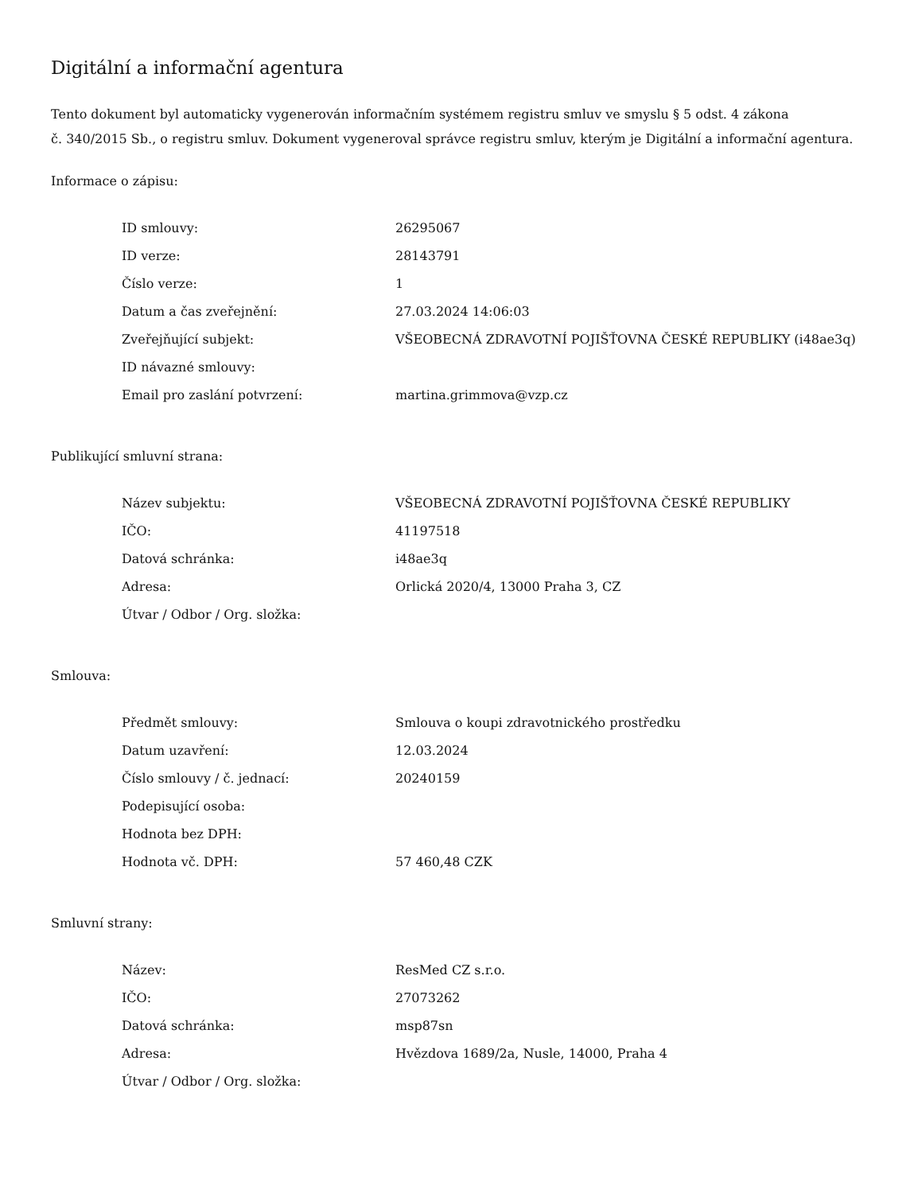Digitální a informační agentura
Tento dokument byl automaticky vygenerován informačním systémem registru smluv ve smyslu § 5 odst. 4 zákona
č. 340/2015 Sb., o registru smluv. Dokument vygeneroval správce registru smluv, kterým je Digitální a informační agentura.
Informace o zápisu:
| ID smlouvy: | 26295067 |
| ID verze: | 28143791 |
| Číslo verze: | 1 |
| Datum a čas zveřejnění: | 27.03.2024 14:06:03 |
| Zveřejňující subjekt: | VŠEOBECNÁ ZDRAVOTNÍ POJIŠŤOVNA ČESKÉ REPUBLIKY (i48ae3q) |
| ID návazné smlouvy: | |
| Email pro zaslání potvrzení: | martina.grimmova@vzp.cz |
Publikující smluvní strana:
| Název subjektu: | VŠEOBECNÁ ZDRAVOTNÍ POJIŠŤOVNA ČESKÉ REPUBLIKY |
| IČO: | 41197518 |
| Datová schránka: | i48ae3q |
| Adresa: | Orlická 2020/4, 13000 Praha 3, CZ |
| Útvar / Odbor / Org. složka: | |
Smlouva:
| Předmět smlouvy: | Smlouva o koupi zdravotnického prostředku |
| Datum uzavření: | 12.03.2024 |
| Číslo smlouvy / č. jednací: | 20240159 |
| Podepisující osoba: | |
| Hodnota bez DPH: | |
| Hodnota vč. DPH: | 57 460,48 CZK |
Smluvní strany:
| Název: | ResMed CZ s.r.o. |
| IČO: | 27073262 |
| Datová schránka: | msp87sn |
| Adresa: | Hvězdova 1689/2a, Nusle, 14000, Praha 4 |
| Útvar / Odbor / Org. složka: | |